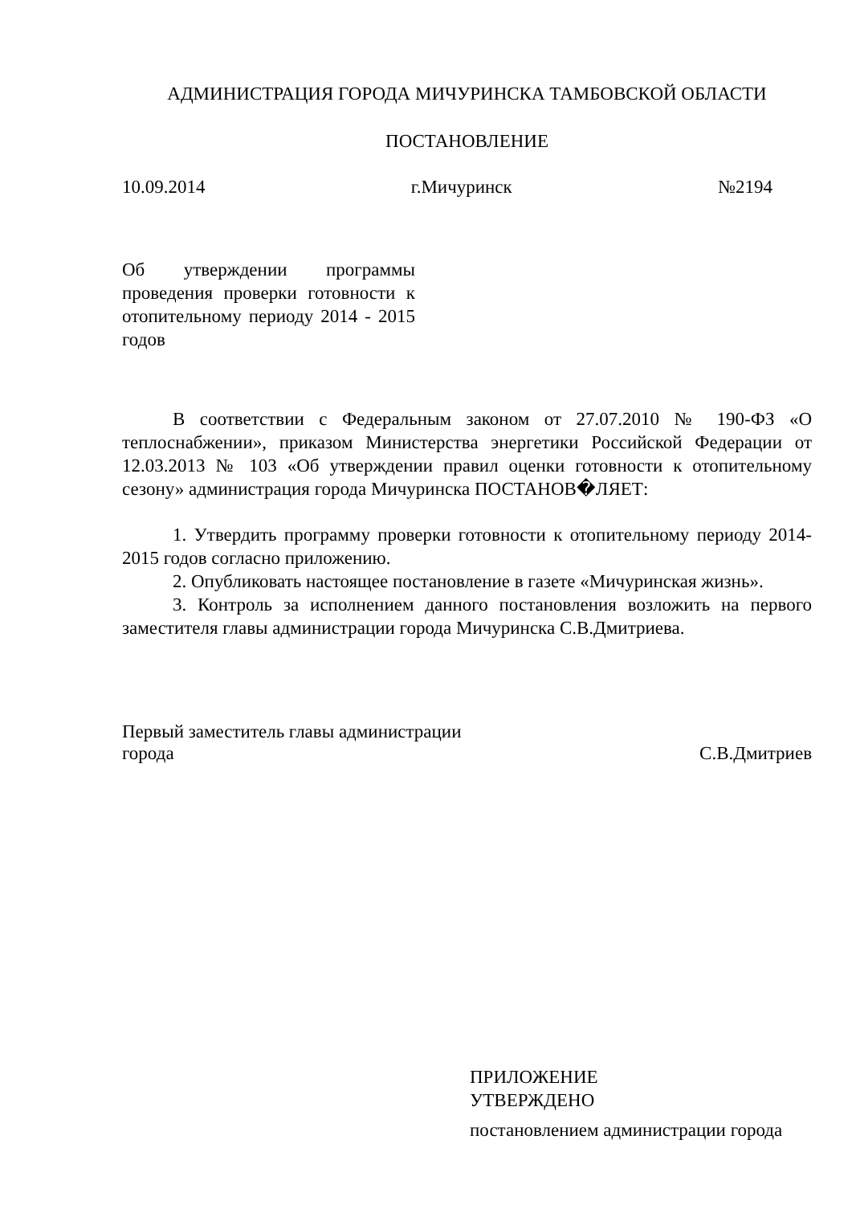АДМИНИСТРАЦИЯ ГОРОДА МИЧУРИНСКА ТАМБОВСКОЙ ОБЛАСТИ
ПОСТАНОВЛЕНИЕ
10.09.2014 г.Мичуринск №2194
Об утверждении программы проведения проверки готовности к отопительному периоду 2014 - 2015 годов
В соответствии с Федеральным законом от 27.07.2010 № 190-ФЗ «О теплоснабжении», приказом Министерства энергетики Российской Федерации от 12.03.2013 № 103 «Об утверждении правил оценки готовности к отопительному сезону» администрация города Мичуринска ПОСТАНОВ�ЛЯЕТ:
1. Утвердить программу проверки готовности к отопительному периоду 2014-2015 годов согласно приложению.
2. Опубликовать настоящее постановление в газете «Мичуринская жизнь».
3. Контроль за исполнением данного постановления возложить на первого заместителя главы администрации города Мичуринска С.В.Дмитриева.
Первый заместитель главы администрации
города С.В.Дмитриев
ПРИЛОЖЕНИЕ
УТВЕРЖДЕНО
постановлением администрации города